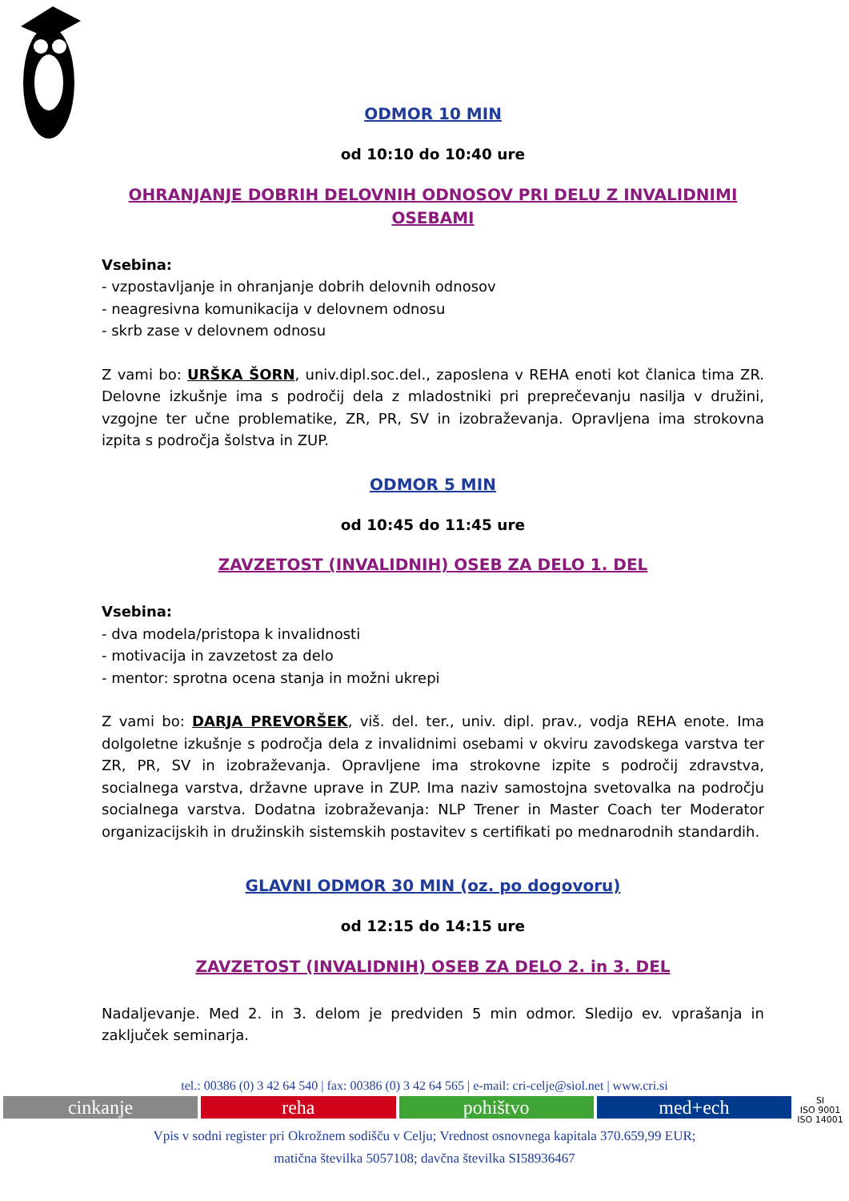ODMOR 10 MIN
od 10:10 do 10:40 ure
OHRANJANJE DOBRIH DELOVNIH ODNOSOV PRI DELU Z INVALIDNIMI OSEBAMI
Vsebina:
- vzpostavljanje in ohranjanje dobrih delovnih odnosov
- neagresivna komunikacija v delovnem odnosu
- skrb zase v delovnem odnosu
Z vami bo: URŠKA ŠORN, univ.dipl.soc.del., zaposlena v REHA enoti kot članica tima ZR. Delovne izkušnje ima s področij dela z mladostniki pri preprečevanju nasilja v družini, vzgojne ter učne problematike, ZR, PR, SV in izobraževanja. Opravljena ima strokovna izpita s področja šolstva in ZUP.
ODMOR 5 MIN
od 10:45 do 11:45 ure
ZAVZETOST (INVALIDNIH) OSEB ZA DELO 1. DEL
Vsebina:
- dva modela/pristopa k invalidnosti
- motivacija in zavzetost za delo
- mentor: sprotna ocena stanja in možni ukrepi
Z vami bo: DARJA PREVORŠEK, viš. del. ter., univ. dipl. prav., vodja REHA enote. Ima dolgoletne izkušnje s področja dela z invalidnimi osebami v okviru zavodskega varstva ter ZR, PR, SV in izobraževanja. Opravljene ima strokovne izpite s področij zdravstva, socialnega varstva, državne uprave in ZUP. Ima naziv samostojna svetovalka na področju socialnega varstva. Dodatna izobraževanja: NLP Trener in Master Coach ter Moderator organizacijskih in družinskih sistemskih postavitev s certifikati po mednarodnih standardih.
GLAVNI ODMOR 30 MIN (oz. po dogovoru)
od 12:15 do 14:15 ure
ZAVZETOST (INVALIDNIH) OSEB ZA DELO 2. in 3. DEL
Nadaljevanje. Med 2. in 3. delom je predviden 5 min odmor. Sledijo ev. vprašanja in zaključek seminarja.
tel.: 00386 (0) 3 42 64 540 | fax: 00386 (0) 3 42 64 565 | e-mail: cri-celje@siol.net | www.cri.si
cinkanje reha pohištvo med+ech
SI
ISO 9001 ISO 14001
Vpis v sodni register pri Okrožnem sodišču v Celju; Vrednost osnovnega kapitala 370.659,99 EUR;
matična številka 5057108; davčna številka SI58936467